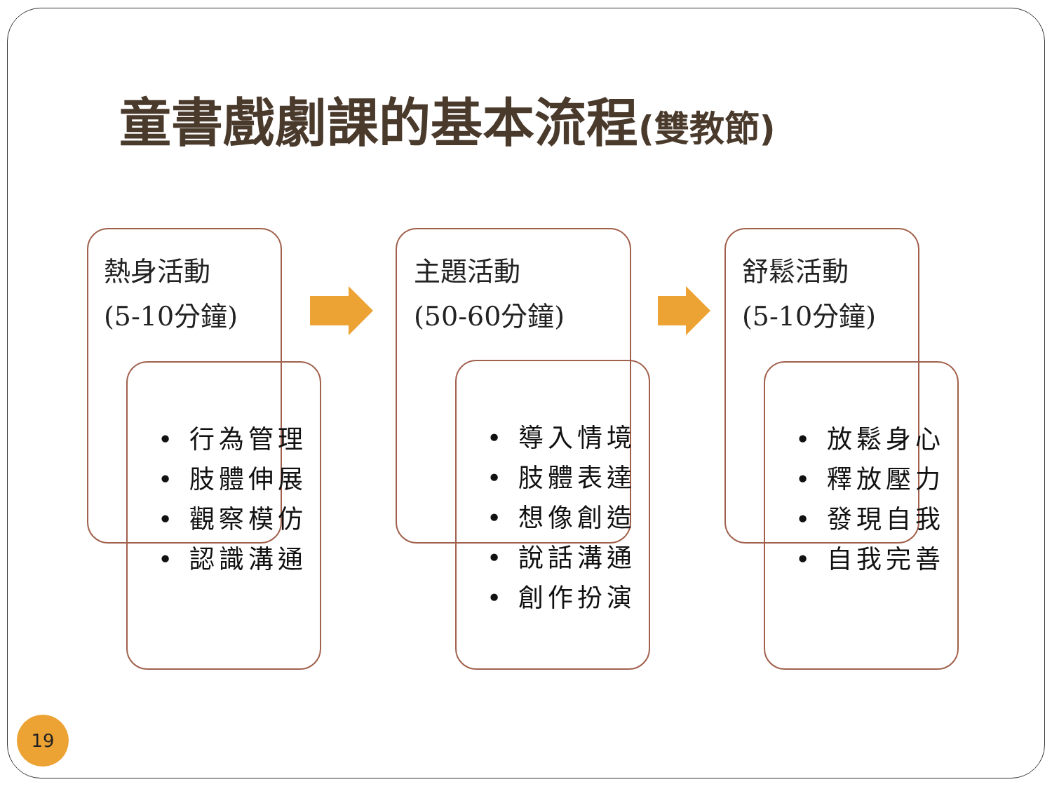童書戲劇課的基本流程(雙教節)
熱身活動
(5-10分鐘)
• 行為管理
• 肢體伸展
• 觀察模仿
• 認識溝通
主題活動
(50-60分鐘)
• 導入情境
• 肢體表達
• 想像創造
• 說話溝通
• 創作扮演
舒鬆活動
(5-10分鐘)
• 放鬆身心
• 釋放壓力
• 發現自我
• 自我完善
19